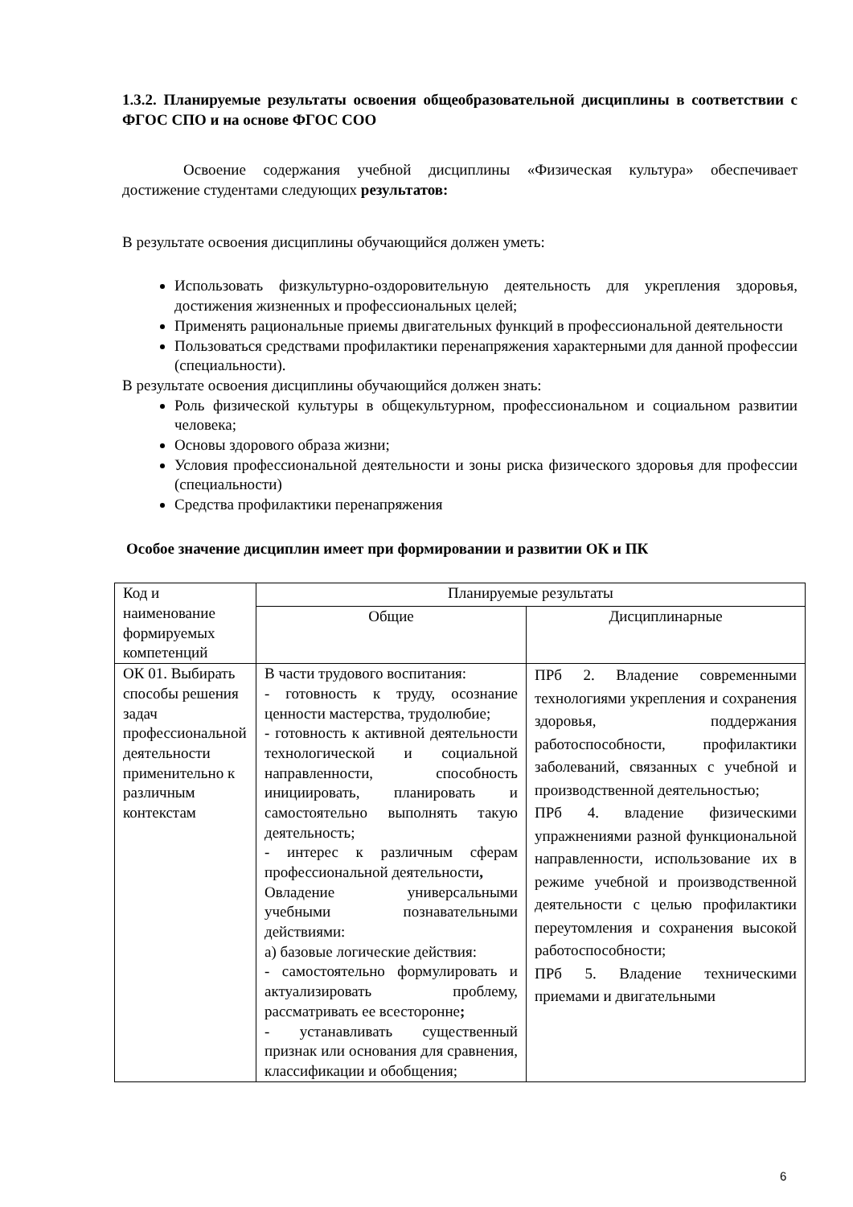1.3.2. Планируемые результаты освоения общеобразовательной дисциплины в соответствии с ФГОС СПО и на основе ФГОС СОО
Освоение содержания учебной дисциплины «Физическая культура» обеспечивает достижение студентами следующих результатов:
В результате освоения дисциплины обучающийся должен уметь:
Использовать физкультурно-оздоровительную деятельность для укрепления здоровья, достижения жизненных и профессиональных целей;
Применять рациональные приемы двигательных функций в профессиональной деятельности
Пользоваться средствами профилактики перенапряжения характерными для данной профессии (специальности).
В результате освоения дисциплины обучающийся должен знать:
Роль физической культуры в общекультурном, профессиональном и социальном развитии человека;
Основы здорового образа жизни;
Условия профессиональной деятельности и зоны риска физического здоровья для профессии (специальности)
Средства профилактики перенапряжения
Особое значение дисциплин имеет при формировании и развитии ОК и ПК
| Код и наименование формируемых компетенций | Планируемые результаты | |
| | Общие | Дисциплинарные |
| ОК 01. Выбирать способы решения задач профессиональной деятельности применительно к различным контекстам | В части трудового воспитания: - готовность к труду, осознание ценности мастерства, трудолюбие; - готовность к активной деятельности технологической и социальной направленности, способность инициировать, планировать и самостоятельно выполнять такую деятельность; - интерес к различным сферам профессиональной деятельности , Овладение универсальными учебными познавательными действиями: а) базовые логические действия: - самостоятельно формулировать и актуализировать проблему, рассматривать ее всесторонне ; - устанавливать существенный признак или основания для сравнения, классификации и обобщения; | ПРб 2. Владение современными технологиями укрепления и сохранения здоровья, поддержания работоспособности, профилактики заболеваний, связанных с учебной и производственной деятельностью; ПРб 4. владение физическими упражнениями разной функциональной направленности, использование их в режиме учебной и производственной деятельности с целью профилактики переутомления и сохранения высокой работоспособности; ПРб 5. Владение техническими приемами и двигательными |
6